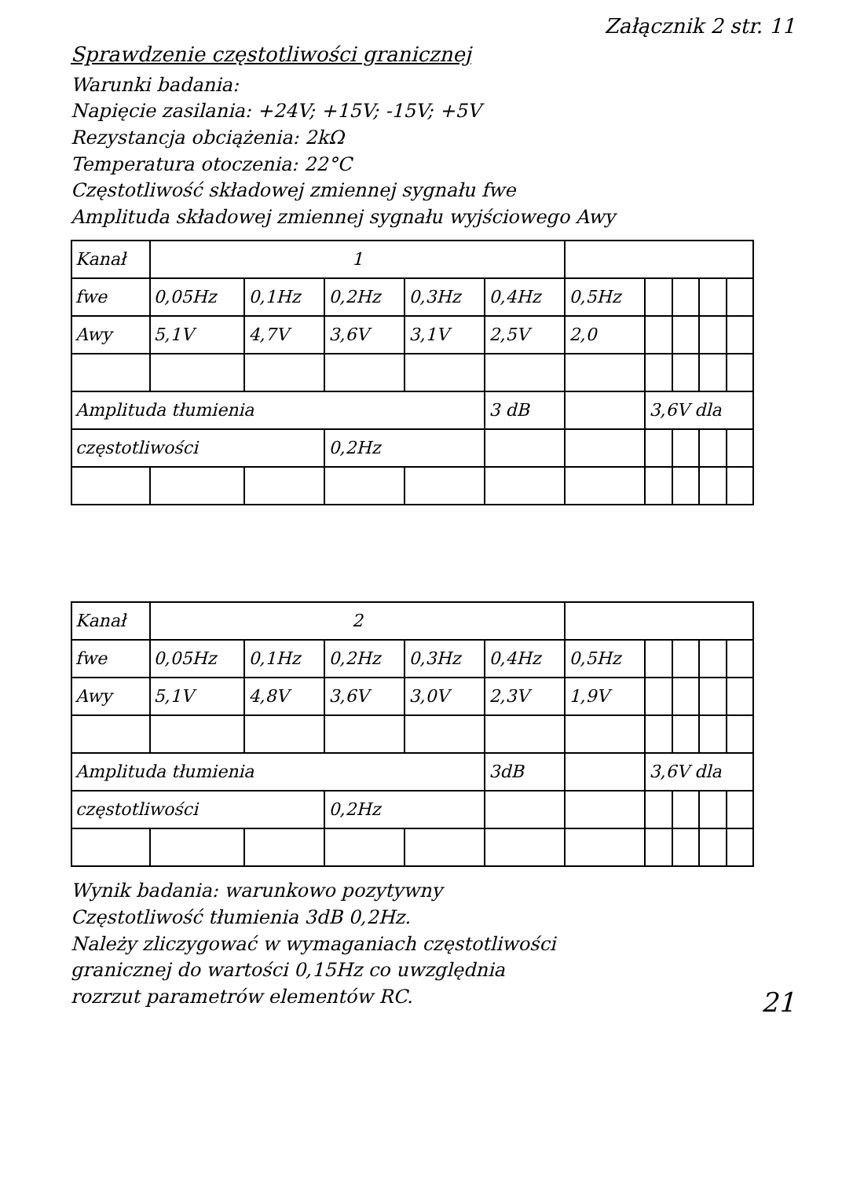Załącznik 2 str. 11
Sprawdzenie częstotliwości granicznej
Warunki badania:
Napięcie zasilania: +24V; +15V; -15V; +5V
Rezystancja obciążenia: 2kΩ
Temperatura otoczenia: 22°C
Częstotliwość składowej zmiennej sygnału fwe
Amplituda składowej zmiennej sygnału wyjściowego Awy
| Kanał | 1 | | | | | | | | | |
| fwe | 0,05Hz | 0,1Hz | 0,2Hz | 0,3Hz | 0,4Hz | 0,5Hz | | | | |
| Awy | 5,1V | 4,7V | 3,6V | 3,1V | 2,5V | 2,0 | | | | |
| Amplituda tłumienia | | | | | 3 dB | | 3,6V dla | | | |
| częstotliwości | | | 0,2Hz | | | | | | | |
| Kanał | 2 | | | | | | | | | |
| fwe | 0,05Hz | 0,1Hz | 0,2Hz | 0,3Hz | 0,4Hz | 0,5Hz | | | | |
| Awy | 5,1V | 4,8V | 3,6V | 3,0V | 2,3V | 1,9V | | | | |
| Amplituda tłumienia | | | | | 3dB | | 3,6V dla | | | |
| częstotliwości | | | 0,2Hz | | | | | | | |
Wynik badania: warunkowo pozytywny
Częstotliwość tłumienia 3dB 0,2Hz.
Należy zliczygować w wymaganiach częstotliwości
granicznej do wartości 0,15Hz co uwzględnia
rozrzut parametrów elementów RC. 21